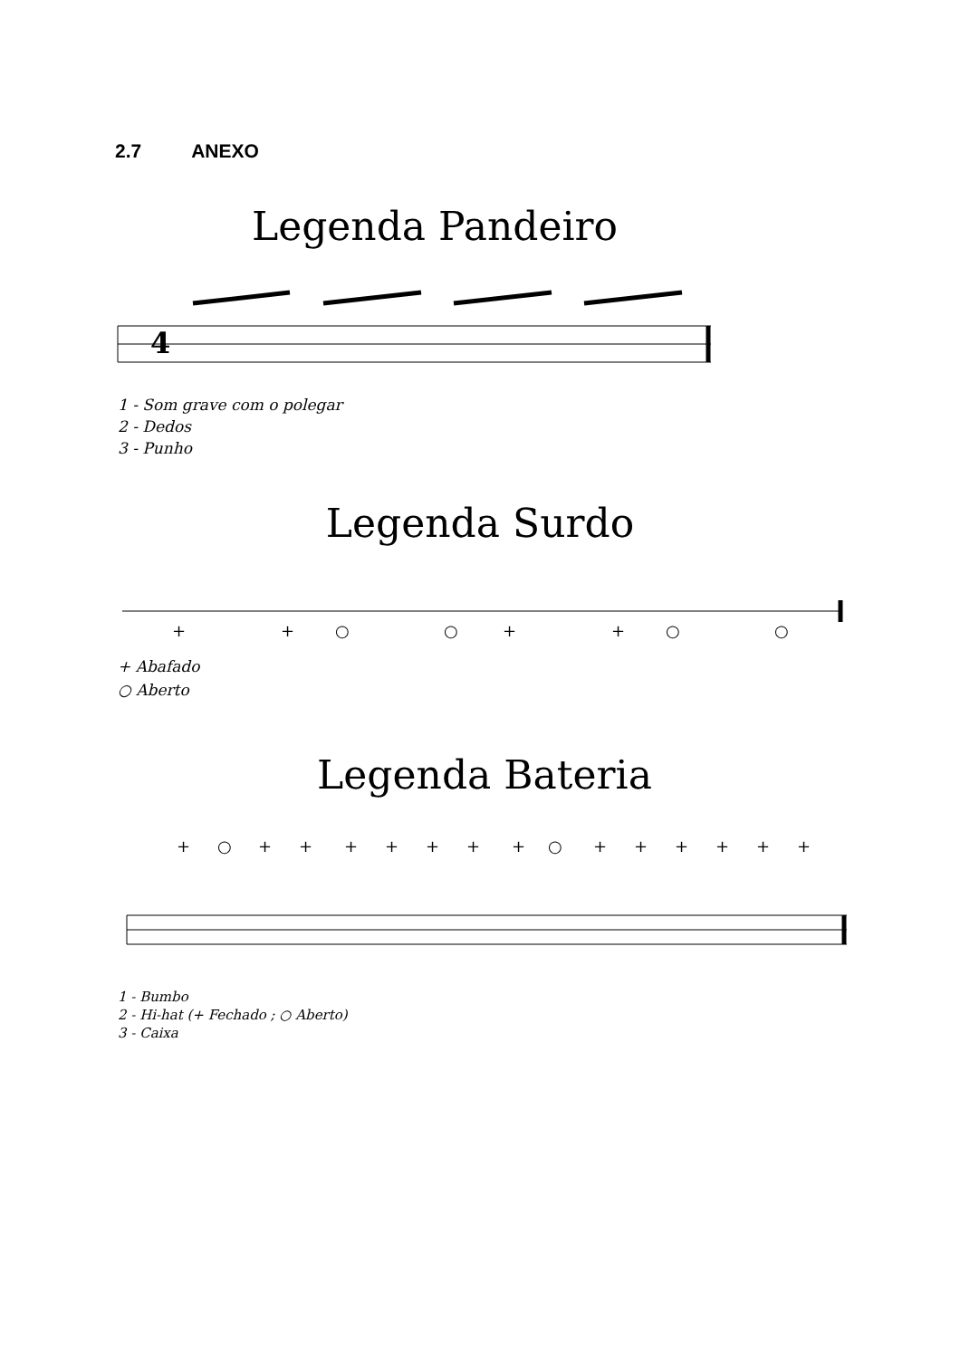2.7 ANEXO
Legenda Pandeiro
4
1 - Som grave com o polegar
2 - Dedos
3 - Punho
Legenda Surdo
+
+
○
○
+
+
○
○
+ Abafado
○ Aberto
Legenda Bateria
+
○
+
+
+
+
+
+
+
○
+
+
+
+
+
+
1 - Bumbo
2 - Hi-hat (+ Fechado ; ○ Aberto)
3 - Caixa